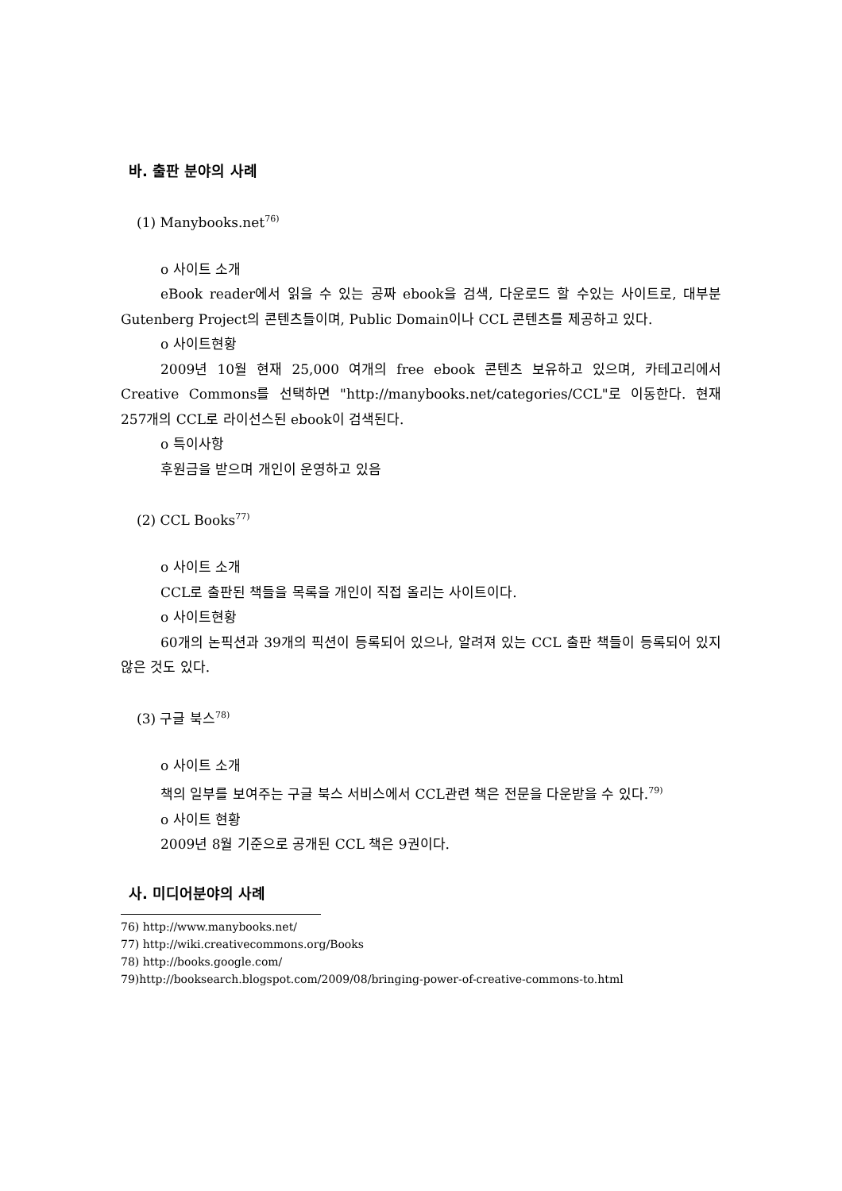바. 출판 분야의 사례
(1) Manybooks.net<sup>76)</sup>
o 사이트 소개
eBook reader에서 읽을 수 있는 공짜 ebook을 검색, 다운로드 할 수있는 사이트로, 대부분 Gutenberg Project의 콘텐츠들이며, Public Domain이나 CCL 콘텐츠를 제공하고 있다.
o 사이트현황
2009년 10월 현재 25,000 여개의 free ebook 콘텐츠 보유하고 있으며, 카테고리에서 Creative Commons를 선택하면 "http://manybooks.net/categories/CCL"로 이동한다. 현재 257개의 CCL로 라이선스된 ebook이 검색된다.
o 특이사항
후원금을 받으며 개인이 운영하고 있음
(2) CCL Books<sup>77)</sup>
o 사이트 소개
CCL로 출판된 책들을 목록을 개인이 직접 올리는 사이트이다.
o 사이트현황
60개의 논픽션과 39개의 픽션이 등록되어 있으나, 알려져 있는 CCL 출판 책들이 등록되어 있지 않은 것도 있다.
(3) 구글 북스<sup>78)</sup>
o 사이트 소개
책의 일부를 보여주는 구글 북스 서비스에서 CCL관련 책은 전문을 다운받을 수 있다.<sup>79)</sup>
o 사이트 현황
2009년 8월 기준으로 공개된 CCL 책은 9권이다.
사. 미디어분야의 사례
76) http://www.manybooks.net/
77) http://wiki.creativecommons.org/Books
78) http://books.google.com/
79)http://booksearch.blogspot.com/2009/08/bringing-power-of-creative-commons-to.html